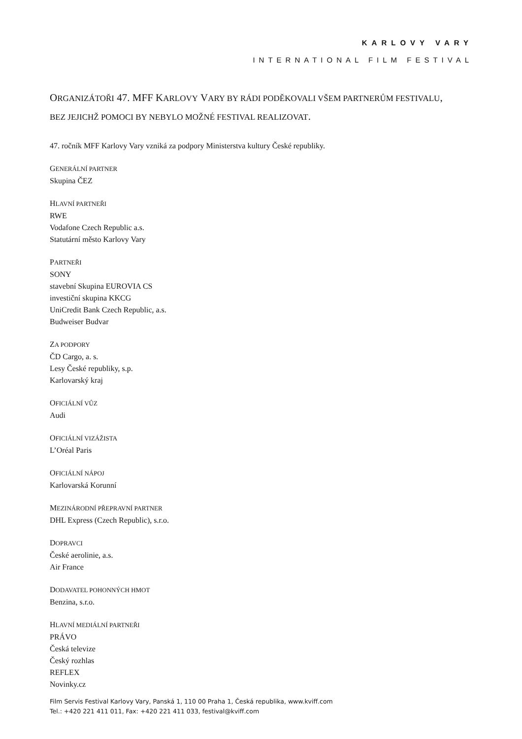KARLOVY VARY
INTERNATIONAL FILM FESTIVAL
ORGANIZÁTOŘI 47. MFF KARLOVY VARY BY RÁDI PODĚKOVALI VŠEM PARTNERŮM FESTIVALU, BEZ JEJICHŽ POMOCI BY NEBYLO MOŽNÉ FESTIVAL REALIZOVAT.
47. ročník MFF Karlovy Vary vzniká za podpory Ministerstva kultury České republiky.
GENERÁLNÍ PARTNER
Skupina ČEZ
HLAVNÍ PARTNEŘI
RWE
Vodafone Czech Republic a.s.
Statutární město Karlovy Vary
PARTNEŘI
SONY
stavební Skupina EUROVIA CS
investiční skupina KKCG
UniCredit Bank Czech Republic, a.s.
Budweiser Budvar
ZA PODPORY
ČD Cargo, a. s.
Lesy České republiky, s.p.
Karlovarský kraj
OFICIÁLNÍ VŮZ
Audi
OFICIÁLNÍ VIZÁŽISTA
L’Oréal Paris
OFICIÁLNÍ NÁPOJ
Karlovarská Korunní
MEZINÁRODNÍ PŘEPRAVNÍ PARTNER
DHL Express (Czech Republic), s.r.o.
DOPRAVCI
České aerolinie, a.s.
Air France
DODAVATEL POHONNÝCH HMOT
Benzina, s.r.o.
HLAVNÍ MEDIÁLNÍ PARTNEŘI
PRÁVO
Česká televize
Český rozhlas
REFLEX
Novinky.cz
Film Servis Festival Karlovy Vary, Panská 1, 110 00 Praha 1, Česká republika, www.kviff.com
Tel.: +420 221 411 011, Fax: +420 221 411 033, festival@kviff.com